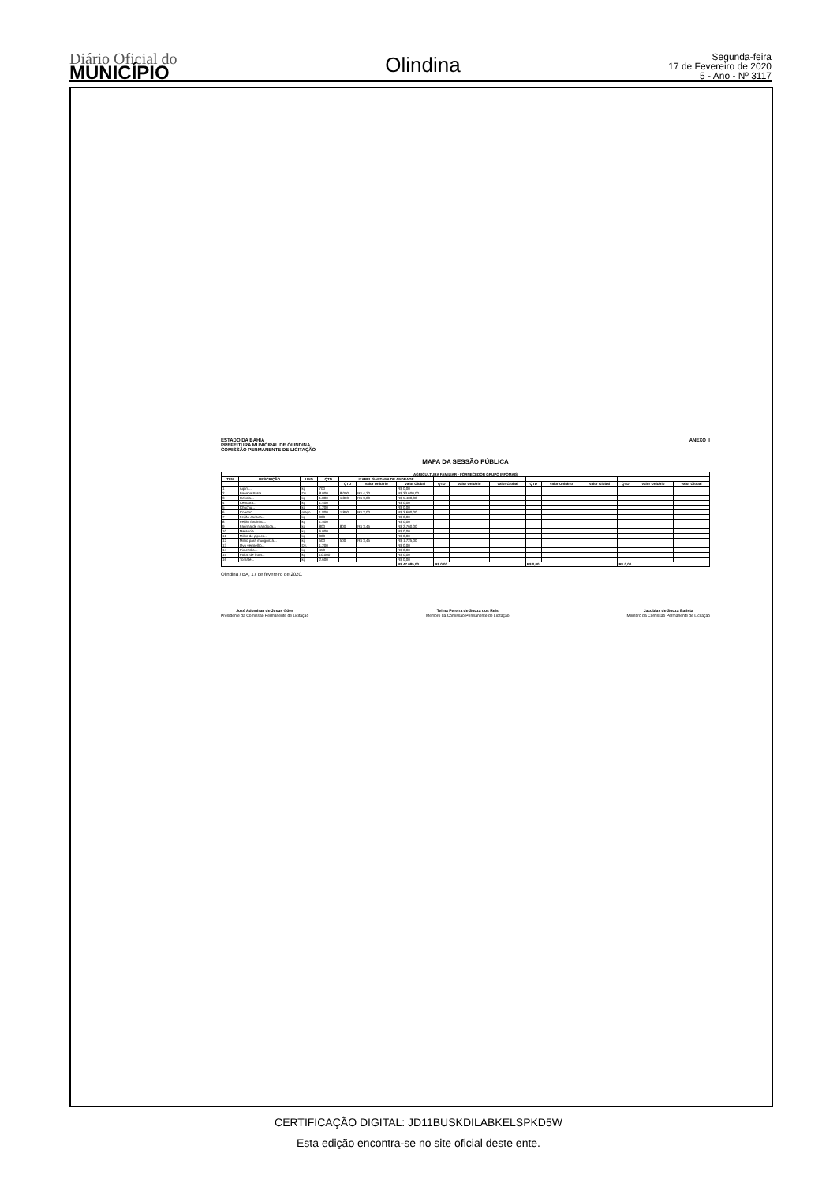Diário Oficial do
MUNICÍPIO
Olindina
Segunda-feira
17 de Fevereiro de 2020
5 - Ano - Nº 3117
ESTADO DA BAHIA
PREFEITURA MUNICIPAL DE OLINDINA
COMISSÃO PERMANENTE DE LICITAÇÃO
ANEXO II
MAPA DA SESSÃO PÚBLICA
| AGRICULTURA FAMILIAR - FORNECEDOR GRUPO INFOMAIS | | | | | | | | | | | | | | | |
| --- | --- | --- | --- | --- | --- | --- | --- | --- | --- | --- | --- | --- | --- | --- | --- |
| ITEM | DESCRIÇÃO | UND | QTD | IZABEL SANTANA DE ANDRADE | | | | | | | | | | | |
| | | | | QTD | Valor Unitário | Valor Global | QTD | Valor Unitário | Valor Global | QTD | Valor Unitário | Valor Global | QTD | Valor Unitário | Valor Global |
| 1 | Aipim... | kg | 700 | | | R$ 0,00 | | | | | | | | | |
| 2 | Banana Prata... | Dz. | 8.000 | 8.000 | R$ 4,20 | R$ 33.600,00 | | | | | | | | | |
| 3 | Cebola... | kg | 1.800 | 1.800 | R$ 3,00 | R$ 5.400,00 | | | | | | | | | |
| 4 | Cenoura... | kg | 1.400 | | | R$ 0,00 | | | | | | | | | |
| 5 | Chuchu... | kg | 1.200 | | | R$ 0,00 | | | | | | | | | |
| 6 | Coentro... | maço | 1.800 | 1.800 | R$ 2,00 | R$ 3.600,00 | | | | | | | | | |
| 7 | Feijão carioca... | kg | 900 | | | R$ 0,00 | | | | | | | | | |
| 8 | Feijão fradinho... | kg | 1.500 | | | R$ 0,00 | | | | | | | | | |
| 9 | Farinha de mandioca... | kg | 800 | 800 | R$ 3,45 | R$ 2.760,00 | | | | | | | | | |
| 10 | Melancia... | kg | 6.000 | | | R$ 0,00 | | | | | | | | | |
| 11 | Milho de pipoca... | kg | 900 | | | R$ 0,00 | | | | | | | | | |
| 12 | Milho para mungunzá... | kg | 500 | 500 | R$ 3,45 | R$ 1.725,00 | | | | | | | | | |
| 13 | Ovo vermelho... | Dz. | 1.200 | | | R$ 0,00 | | | | | | | | | |
| 14 | Pimentão... | kg | 450 | | | R$ 0,00 | | | | | | | | | |
| 15 | Polpa de fruta... | kg | 10.000 | | | R$ 0,00 | | | | | | | | | |
| 16 | Tomate... | kg | 2.600 | | | R$ 0,00 | | | | | | | | | |
| | | | | | | R$ 47.085,00 | R$ 0,00 | | | R$ 0,00 | | | R$ 0,00 | | |
Olindina / BA, 17 de fevereiro de 2020.
José Adomiran de Jesus Góes
Presidente da Comissão Permanente de Licitação
Telma Pereira de Souza dos Reis
Membro da Comissão Permanente de Licitação
Jacobias de Souza Batista
Membro da Comissão Permanente de Licitação
CERTIFICAÇÃO DIGITAL: JD11BUSKDILABKELSPKD5W
Esta edição encontra-se no site oficial deste ente.